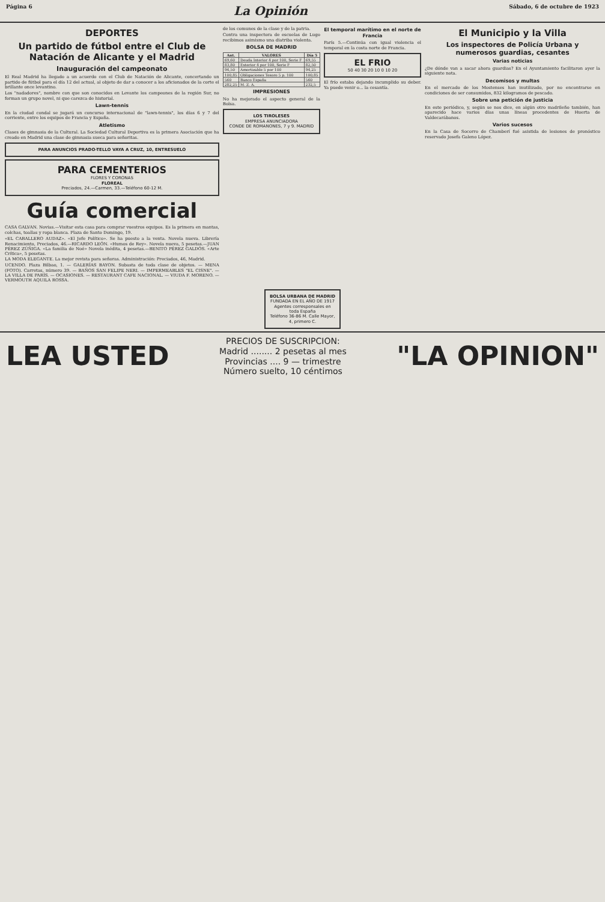Página 6 La Opinión Sábado, 6 de octubre de 1923
DEPORTES
Un partido de fútbol entre el Club de Natación de Alicante y el Madrid
Inauguración del campeonato
El Real Madrid ha llegado a un acuerdo con el Club de Natación de Alicante, concertando un partido de fútbol para el día 12 del actual, al objeto de dar a conocer a los aficionados de la corte el brillante once levantino.
Los "nadadores", nombre con que son conocidos en Levante los campeones de la región Sur, no forman un grupo novel, ni que carezca de historial.
Lawn-tennis
En la ciudad condal se jugará un concurso internacional de "lawn-tennis", los días 6 y 7 del corriente, entre los equipos de Francia y España.
Atletismo
Clases de gimnasia de la Cultural. La Sociedad Cultural Deportiva es la primera Asociación que ha creado en Madrid una clase de gimnasia sueca para señoritas.
PARA ANUNCIOS PRADO-TELLO VAYA A CRUZ, 10, ENTRESUELO
PARA CEMENTERIOS
FLORES Y CORONAS
FLOREAL
Preciados, 24.—Carmen, 33.—Teléfono 60-12 M.
Guía comercial
CASA GALVAN. Novias.—Visitar esta casa para comprar vuestros equipos. Es la primera en mantas, colchas, toallas y ropa blanca. Plaza de Santo Domingo, 19.
«EL CABALLERO AUDAZ». «El Jefe Político». Se ha puesto a la venta. Novela nueva. Librería Renacimiento, Preciados, 46.—RICARDO LEÓN. «Humos de Rey». Novela nueva, 5 pesetas.—JUAN PÉREZ ZÚÑIGA. «La familia de Noé» Novela inédita, 4 pesetas.—BENITO PÉREZ GALDÓS. «Arte Crítica», 5 pesetas.
LA MODA ELEGANTE. La mejor revista para señoras. Administración: Preciados, 46, Madrid.
UCENDO. Plaza Bilbao, 1. — GALERÍAS BAYON. Subasta de toda clase de objetos. — MENA (FOTO). Carretas, número 39. — BAÑOS SAN FELIPE NERI. — IMPERMEABLES "EL CISNE". — LA VILLA DE PARÍS. — OCASIONES. — RESTAURANT CAFE NACIONAL. — VIUDA F. MORENO. — VERMOUTH AQUILA ROSSA.
de los comunes de la clase y de la patria.
Contra una inspectora de escuelas de Lugo recibimos asimismo una diatriba violenta.
BOLSA DE MADRID
| Ant. | VALORES | Día 5 |
| --- | --- | --- |
| 69,60 | Deuda Interior 4 por 100, Serie F | 69,55 |
| 83,80 | Exterior 4 por 100, Serie F | 82,50 |
| 94,50 | Amortizable 5 por 100 | 94,25 |
| 100,85 | Obligaciones Tesoro 5 p. 100 | 100,85 |
| 560 | Banco España | 560 |
| 282,25 | M. Z. A. | 232,5 |
IMPRESIONES
No ha mejorado el aspecto general de la Bolsa.
LOS TIROLESES
EMPRESA ANUNCIADORA
CONDE DE ROMANONES, 7 y 9. MADRID
El temporal marítimo en el norte de Francia
París 5.—Continúa con igual violencia el temporal en la costa norte de Francia.
EL FRIO
50 40 30 20 10 0 10 20
El frío estaba dejando incumplido su deber. Ya puede venir o... la cesantía.
El Municipio y la Villa
Los inspectores de Policía Urbana y numerosos guardias, cesantes
Varias noticias
¿De dónde van a sacar ahora guardias? En el Ayuntamiento facilitaron ayer la siguiente nota.
Decomisos y multas
En el mercado de los Mostenses han inutilizado, por no encontrarse en condiciones de ser consumidos, 832 kilogramos de pescado.
Sobre una petición de justicia
En este periódico, y, según se nos dice, en algún otro madrileño también, han aparecido hace varios días unas líneas procedentes de Huerta de Valdecarábanos.
Varios sucesos
En la Casa de Socorro de Chamberí fué asistida de lesiones de pronóstico reservado Josefa Galeno López.
BOLSA URBANA DE MADRID
FUNDADA EN EL AÑO DE 1917
Agentes corresponsales en toda España
Teléfono 36-86 M. Calle Mayor, 4, primero C.
LEA USTED
PRECIOS DE SUSCRIPCION:
Madrid ........ 2 pesetas al mes
Provincias .... 9 — trimestre
Número suelto, 10 céntimos
"LA OPINION"